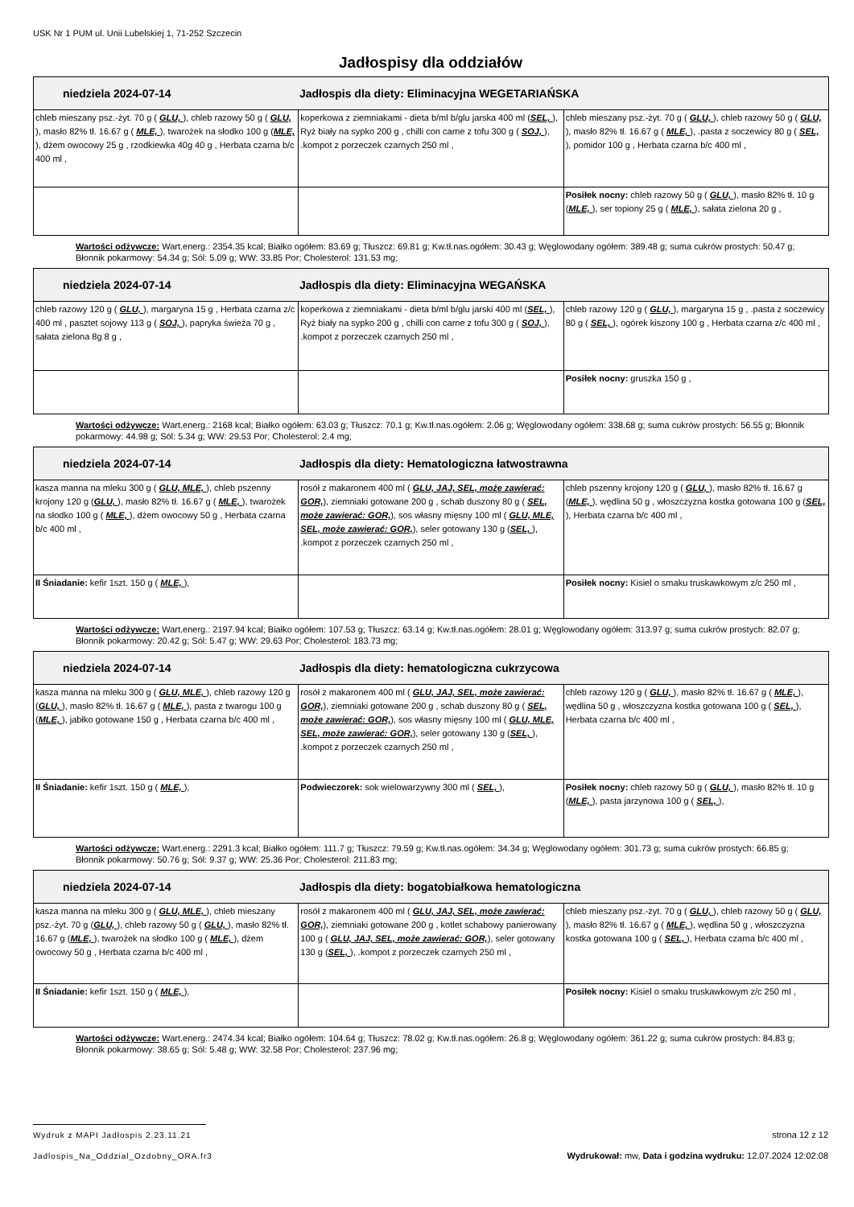USK Nr 1 PUM ul. Unii Lubelskiej 1, 71-252 Szczecin
Jadłospisy dla oddziałów
| niedziela 2024-07-14 Jadłospis dla diety: Eliminacyjna WEGETARIAŃSKA | | |
| --- | --- | --- |
| chleb mieszany psz.-żyt. 70 g ( GLU, ), chleb razowy 50 g ( GLU, ), masło 82% tł. 16.67 g ( MLE, ), twarożek na słodko 100 g ( MLE, ), dżem owocowy 25 g , rzodkiewka 40g 40 g , Herbata czarna b/c 400 ml , | koperkowa z ziemniakami - dieta b/ml b/glu jarska 400 ml ( SEL, ), Ryż biały na sypko 200 g , chilli con carne z tofu 300 g ( SOJ, ), .kompot z porzeczek czarnych 250 ml , | chleb mieszany psz.-żyt. 70 g ( GLU, ), chleb razowy 50 g ( GLU, ), masło 82% tł. 16.67 g ( MLE, ), .pasta z soczewicy 80 g ( SEL, ), pomidor 100 g , Herbata czarna b/c 400 ml , |
| | | Posiłek nocny: chleb razowy 50 g ( GLU, ), masło 82% tł. 10 g ( MLE, ), ser topiony 25 g ( MLE, ), sałata zielona 20 g , |
Wartości odżywcze: Wart.energ.: 2354.35 kcal; Białko ogółem: 83.69 g; Tłuszcz: 69.81 g; Kw.tł.nas.ogółem: 30.43 g; Węglowodany ogółem: 389.48 g; suma cukrów prostych: 50.47 g; Błonnik pokarmowy: 54.34 g; Sól: 5.09 g; WW: 33.85 Por; Cholesterol: 131.53 mg;
| niedziela 2024-07-14 Jadłospis dla diety: Eliminacyjna WEGAŃSKA | | |
| --- | --- | --- |
| chleb razowy 120 g ( GLU, ), margaryna 15 g , Herbata czarna z/c 400 ml , pasztet sojowy 113 g ( SOJ, ), papryka świeża 70 g , sałata zielona 8g 8 g , | koperkowa z ziemniakami - dieta b/ml b/glu jarski 400 ml ( SEL, ), Ryż biały na sypko 200 g , chilli con carne z tofu 300 g ( SOJ, ), .kompot z porzeczek czarnych 250 ml , | chleb razowy 120 g ( GLU, ), margaryna 15 g , .pasta z soczewicy 80 g ( SEL, ), ogórek kiszony 100 g , Herbata czarna z/c 400 ml , |
| | | Posiłek nocny: gruszka 150 g , |
Wartości odżywcze: Wart.energ.: 2168 kcal; Białko ogółem: 63.03 g; Tłuszcz: 70.1 g; Kw.tł.nas.ogółem: 2.06 g; Węglowodany ogółem: 338.68 g; suma cukrów prostych: 56.55 g; Błonnik pokarmowy: 44.98 g; Sól: 5.34 g; WW: 29.53 Por; Cholesterol: 2.4 mg;
| niedziela 2024-07-14 Jadłospis dla diety: Hematologiczna łatwostrawna | | |
| --- | --- | --- |
| kasza manna na mleku 300 g ( GLU, MLE, ), chleb pszenny krojony 120 g ( GLU, ), masło 82% tł. 16.67 g ( MLE, ), twarożek na słodko 100 g ( MLE, ), dżem owocowy 50 g , Herbata czarna b/c 400 ml , | rosół z makaronem 400 ml ( GLU, JAJ, SEL, może zawierać: GOR, ), ziemniaki gotowane 200 g , schab duszony 80 g ( SEL, może zawierać: GOR, ), sos własny mięsny 100 ml ( GLU, MLE, SEL, może zawierać: GOR, ), seler gotowany 130 g ( SEL, ), .kompot z porzeczek czarnych 250 ml , | chleb pszenny krojony 120 g ( GLU, ), masło 82% tł. 16.67 g ( MLE, ), wędlina 50 g , włoszczyzna kostka gotowana 100 g ( SEL, ), Herbata czarna b/c 400 ml , |
| II Śniadanie: kefir 1szt. 150 g ( MLE, ), | | Posiłek nocny: Kisiel o smaku truskawkowym z/c 250 ml , |
Wartości odżywcze: Wart.energ.: 2197.94 kcal; Białko ogółem: 107.53 g; Tłuszcz: 63.14 g; Kw.tł.nas.ogółem: 28.01 g; Węglowodany ogółem: 313.97 g; suma cukrów prostych: 82.07 g; Błonnik pokarmowy: 20.42 g; Sól: 5.47 g; WW: 29.63 Por; Cholesterol: 183.73 mg;
| niedziela 2024-07-14 Jadłospis dla diety: hematologiczna cukrzycowa | | |
| --- | --- | --- |
| kasza manna na mleku 300 g ( GLU, MLE, ), chleb razowy 120 g ( GLU, ), masło 82% tł. 16.67 g ( MLE, ), pasta z twarogu 100 g ( MLE, ), jabłko gotowane 150 g , Herbata czarna b/c 400 ml , | rosół z makaronem 400 ml ( GLU, JAJ, SEL, może zawierać: GOR, ), ziemniaki gotowane 200 g , schab duszony 80 g ( SEL, może zawierać: GOR, ), sos własny mięsny 100 ml ( GLU, MLE, SEL, może zawierać: GOR, ), seler gotowany 130 g ( SEL, ), .kompot z porzeczek czarnych 250 ml , | chleb razowy 120 g ( GLU, ), masło 82% tł. 16.67 g ( MLE, ), wędlina 50 g , włoszczyzna kostka gotowana 100 g ( SEL, ), Herbata czarna b/c 400 ml , |
| II Śniadanie: kefir 1szt. 150 g ( MLE, ), | Podwieczorek: sok wielowarzywny 300 ml ( SEL, ), | Posiłek nocny: chleb razowy 50 g ( GLU, ), masło 82% tł. 10 g ( MLE, ), pasta jarzynowa 100 g ( SEL, ), |
Wartości odżywcze: Wart.energ.: 2291.3 kcal; Białko ogółem: 111.7 g; Tłuszcz: 79.59 g; Kw.tł.nas.ogółem: 34.34 g; Węglowodany ogółem: 301.73 g; suma cukrów prostych: 66.85 g; Błonnik pokarmowy: 50.76 g; Sól: 9.37 g; WW: 25.36 Por; Cholesterol: 211.83 mg;
| niedziela 2024-07-14 Jadłospis dla diety: bogatobiałkowa hematologiczna | | |
| --- | --- | --- |
| kasza manna na mleku 300 g ( GLU, MLE, ), chleb mieszany psz.-żyt. 70 g ( GLU, ), chleb razowy 50 g ( GLU, ), masło 82% tł. 16.67 g ( MLE, ), twarożek na słodko 100 g ( MLE, ), dżem owocowy 50 g , Herbata czarna b/c 400 ml , | rosół z makaronem 400 ml ( GLU, JAJ, SEL, może zawierać: GOR, ), ziemniaki gotowane 200 g , kotlet schabowy panierowany 100 g ( GLU, JAJ, SEL, może zawierać: GOR, ), seler gotowany 130 g ( SEL, ), .kompot z porzeczek czarnych 250 ml , | chleb mieszany psz.-żyt. 70 g ( GLU, ), chleb razowy 50 g ( GLU, ), masło 82% tł. 16.67 g ( MLE, ), wędlina 50 g , włoszczyzna kostka gotowana 100 g ( SEL, ), Herbata czarna b/c 400 ml , |
| II Śniadanie: kefir 1szt. 150 g ( MLE, ), | | Posiłek nocny: Kisiel o smaku truskawkowym z/c 250 ml , |
Wartości odżywcze: Wart.energ.: 2474.34 kcal; Białko ogółem: 104.64 g; Tłuszcz: 78.02 g; Kw.tł.nas.ogółem: 26.8 g; Węglowodany ogółem: 361.22 g; suma cukrów prostych: 84.83 g; Błonnik pokarmowy: 38.65 g; Sól: 5.48 g; WW: 32.58 Por; Cholesterol: 237.96 mg;
Wydruk z MAPI Jadłospis 2.23.11.21
Jadlospis_Na_Oddzial_Ozdobny_ORA.fr3
strona 12 z 12
Wydrukował: mw, Data i godzina wydruku: 12.07.2024 12:02:08